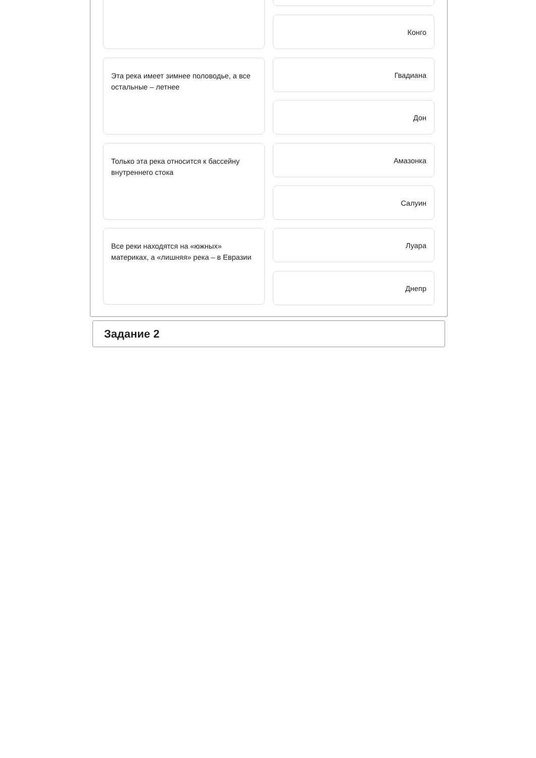Конго
Эта река имеет зимнее половодье, а все остальные – летнее
Гвадиана
Дон
Только эта река относится к бассейну внутреннего стока
Амазонка
Салуин
Все реки находятся на «южных» материках, а «лишняя» река – в Евразии
Луара
Днепр
Задание 2